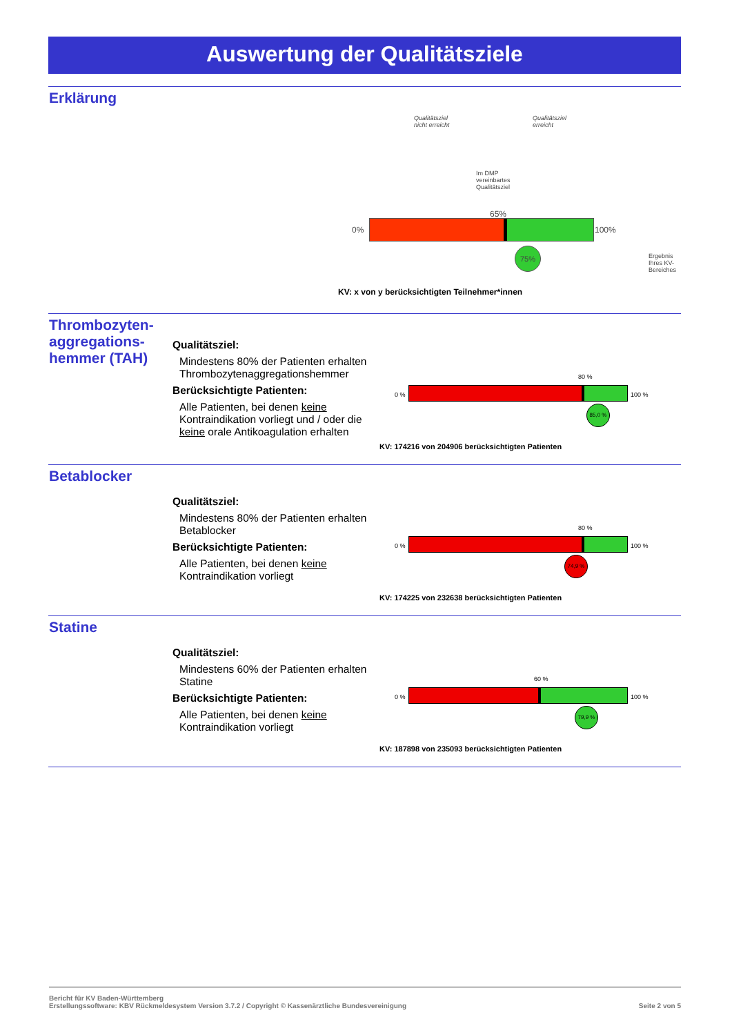Auswertung der Qualitätsziele
Erklärung
Qualitätsziel
nicht erreicht
Qualitätsziel
erreicht
Im DMP
vereinbartes
Qualitätsziel
65%
0% 100%
75%
Ergebnis
Ihres KV-
Bereiches
KV: x von y berücksichtigten Teilnehmer*innen
Thrombozyten-aggregations-hemmer (TAH)
Qualitätsziel:
Mindestens 80% der Patienten erhalten Thrombozytenaggregationshemmer
Berücksichtigte Patienten:
Alle Patienten, bei denen keine Kontraindikation vorliegt und / oder die keine orale Antikoagulation erhalten
80 %
0 % 100 %
85,0 %
KV: 174216 von 204906 berücksichtigten Patienten
Betablocker
Qualitätsziel:
Mindestens 80% der Patienten erhalten Betablocker
Berücksichtigte Patienten:
Alle Patienten, bei denen keine Kontraindikation vorliegt
80 %
0 % 100 %
74,9 %
KV: 174225 von 232638 berücksichtigten Patienten
Statine
Qualitätsziel:
Mindestens 60% der Patienten erhalten Statine
Berücksichtigte Patienten:
Alle Patienten, bei denen keine Kontraindikation vorliegt
60 %
0 % 100 %
79,9 %
KV: 187898 von 235093 berücksichtigten Patienten
Bericht für KV Baden-Württemberg
Erstellungssoftware: KBV Rückmeldesystem Version 3.7.2 / Copyright © Kassenärztliche Bundesvereinigung Seite 2 von 5